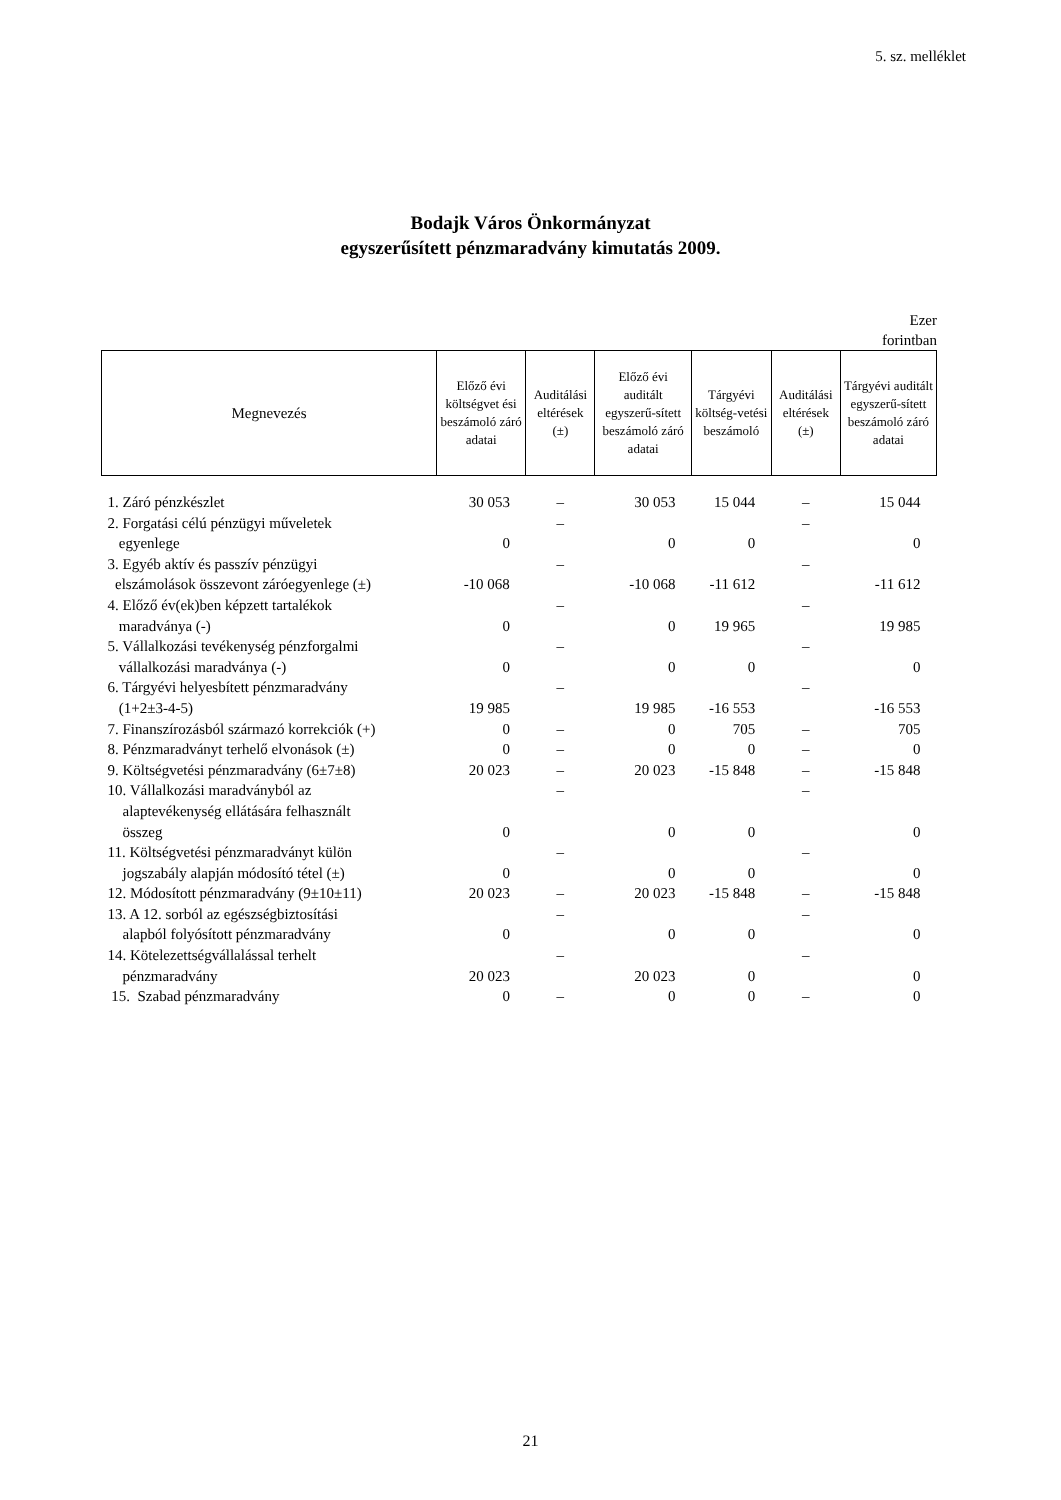5. sz. melléklet
Bodajk Város Önkormányzat
egyszerűsített pénzmaradvány kimutatás 2009.
Ezer
forintban
| Megnevezés | Előző évi költségvet ési beszámoló záró adatai | Auditálási eltérések (±) | Előző évi auditált egyszerű-sített beszámoló záró adatai | Tárgyévi költség-vetési beszámoló | Auditálási eltérések (±) | Tárgyévi auditált egyszerű-sített beszámoló záró adatai |
| --- | --- | --- | --- | --- | --- | --- |
| 1. Záró pénzkészlet | 30 053 | – | 30 053 | 15 044 | – | 15 044 |
| 2. Forgatási célú pénzügyi műveletek egyenlege | 0 | – | 0 | 0 | – | 0 |
| 3. Egyéb aktív és passzív pénzügyi elszámolások összevont záróegyenlege (±) | -10 068 | – | -10 068 | -11 612 | – | -11 612 |
| 4. Előző év(ek)ben képzett tartalékok maradványa (-) | 0 | – | 0 | 19 965 | – | 19 985 |
| 5. Vállalkozási tevékenység pénzforgalmi vállalkozási maradványa (-) | 0 | – | 0 | 0 | – | 0 |
| 6. Tárgyévi helyesbített pénzmaradvány (1+2±3-4-5) | 19 985 | – | 19 985 | -16 553 | – | -16 553 |
| 7. Finanszírozásból származó korrekciók (+) | 0 | – | 0 | 705 | – | 705 |
| 8. Pénzmaradványt terhelő elvonások (±) | 0 | – | 0 | 0 | – | 0 |
| 9. Költségvetési pénzmaradvány (6±7±8) | 20 023 | – | 20 023 | -15 848 | – | -15 848 |
| 10. Vállalkozási maradványból az alaptevékenység ellátására felhasznált összeg | 0 | – | 0 | 0 | – | 0 |
| 11. Költségvetési pénzmaradványt külön jogszabály alapján módosító tétel (±) | 0 | – | 0 | 0 | – | 0 |
| 12. Módosított pénzmaradvány (9±10±11) | 20 023 | – | 20 023 | -15 848 | – | -15 848 |
| 13. A 12. sorból az egészségbiztosítási alapból folyósított pénzmaradvány | 0 | – | 0 | 0 | – | 0 |
| 14. Kötelezettségvállalással terhelt pénzmaradvány | 20 023 | – | 20 023 | 0 | – | 0 |
| 15. Szabad pénzmaradvány | 0 | – | 0 | 0 | – | 0 |
21